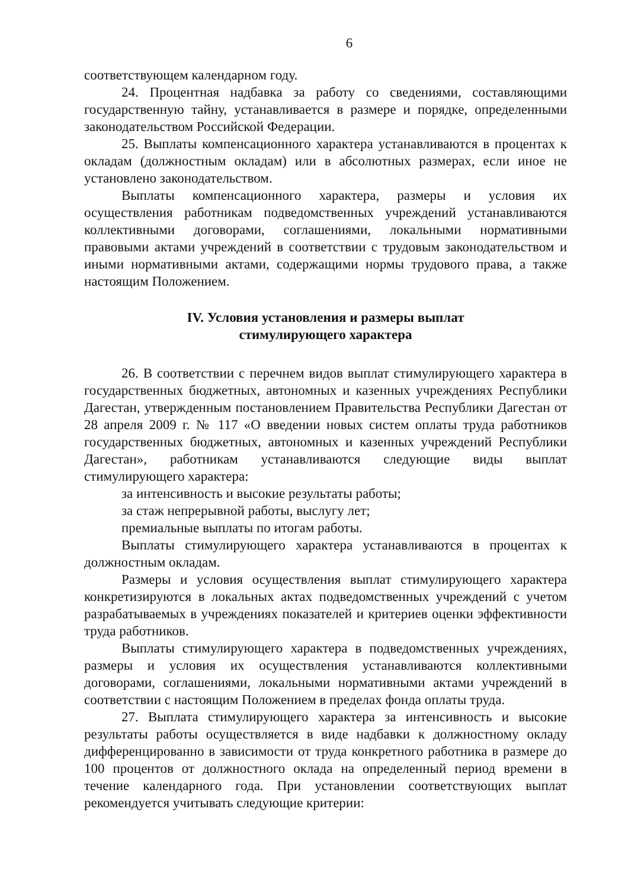6
соответствующем календарном году.
24. Процентная надбавка за работу со сведениями, составляющими государственную тайну, устанавливается в размере и порядке, определенными законодательством Российской Федерации.
25. Выплаты компенсационного характера устанавливаются в процентах к окладам (должностным окладам) или в абсолютных размерах, если иное не установлено законодательством.
Выплаты компенсационного характера, размеры и условия их осуществления работникам подведомственных учреждений устанавливаются коллективными договорами, соглашениями, локальными нормативными правовыми актами учреждений в соответствии с трудовым законодательством и иными нормативными актами, содержащими нормы трудового права, а также настоящим Положением.
IV. Условия установления и размеры выплат
стимулирующего характера
26. В соответствии с перечнем видов выплат стимулирующего характера в государственных бюджетных, автономных и казенных учреждениях Республики Дагестан, утвержденным постановлением Правительства Республики Дагестан от 28 апреля 2009 г. № 117 «О введении новых систем оплаты труда работников государственных бюджетных, автономных и казенных учреждений Республики Дагестан», работникам устанавливаются следующие виды выплат стимулирующего характера:
за интенсивность и высокие результаты работы;
за стаж непрерывной работы, выслугу лет;
премиальные выплаты по итогам работы.
Выплаты стимулирующего характера устанавливаются в процентах к должностным окладам.
Размеры и условия осуществления выплат стимулирующего характера конкретизируются в локальных актах подведомственных учреждений с учетом разрабатываемых в учреждениях показателей и критериев оценки эффективности труда работников.
Выплаты стимулирующего характера в подведомственных учреждениях, размеры и условия их осуществления устанавливаются коллективными договорами, соглашениями, локальными нормативными актами учреждений в соответствии с настоящим Положением в пределах фонда оплаты труда.
27. Выплата стимулирующего характера за интенсивность и высокие результаты работы осуществляется в виде надбавки к должностному окладу дифференцированно в зависимости от труда конкретного работника в размере до 100 процентов от должностного оклада на определенный период времени в течение календарного года. При установлении соответствующих выплат рекомендуется учитывать следующие критерии: